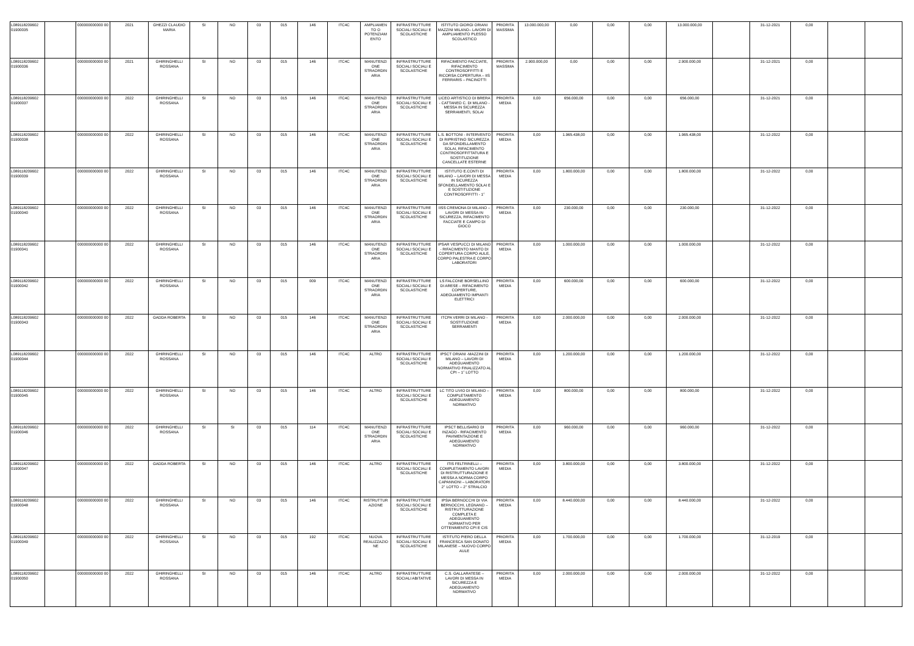| L089118209602 01900035 | | 000000000000 00 | 2021 | GHEZZI CLAUDIO MARIA | SI | NO | 03 | 015 | 146 | ITC4C | AMPLIAMEN TO O POTENZIAM ENTO | INFRASTRUTTURE SOCIALI SOCIALI E SCOLASTICHE | ISTITUTO GIORGI ORIANI MAZZINI MILANO– LAVORI DI AMPLIAMENTO PLESSO SCOLASTICO | PRIORITA MASSIMA | 13.000.000,00 | 0,00 | 0,00 | 0,00 | 13.000.000,00 | | 31-12-2021 | 0,00 | | |
| L089118209602 01900036 | | 000000000000 00 | 2021 | GHIRINGHELLI ROSSANA | SI | NO | 03 | 015 | 146 | ITC4C | MANUTENZI ONE STRAORDIN ARIA | INFRASTRUTTURE SOCIALI SOCIALI E SCOLASTICHE | RIFACIMENTO FACCIATE, RIFACIMENTO CONTROSOFFITTI E RICORSA COPERTURA – IIS FERRARIS – PACINOTTI | PRIORITA MASSIMA | 2.900.000,00 | 0,00 | 0,00 | 0,00 | 2.900.000,00 | | 31-12-2021 | 0,00 | | |
| L089118209602 01900037 | | 000000000000 00 | 2022 | GHIRINGHELLI ROSSANA | SI | NO | 03 | 015 | 146 | ITC4C | MANUTENZI ONE STRAORDIN ARIA | INFRASTRUTTURE SOCIALI SOCIALI E SCOLASTICHE | LICEO ARTISTICO DI BRERA - CATTANEO C. DI MILANO - MESSA IN SICUREZZA SERRAMENTI, SOLAI | PRIORITA MEDIA | 0,00 | 656.000,00 | 0,00 | 0,00 | 656.000,00 | | 31-12-2021 | 0,00 | | |
| L089118209602 01900038 | | 000000000000 00 | 2022 | GHIRINGHELLI ROSSANA | SI | NO | 03 | 015 | 146 | ITC4C | MANUTENZI ONE STRAORDIN ARIA | INFRASTRUTTURE SOCIALI SOCIALI E SCOLASTICHE | L.S. BOTTONI - INTERVENTO DI RIPRISTINO SICUREZZA DA SFONDELLAMENTO SOLAI, RIFACIMENTO CONTROSOFFITTATURA E SOSTITUZIONE CANCELLATE ESTERNE | PRIORITA MEDIA | 0,00 | 1.965.438,00 | 0,00 | 0,00 | 1.965.438,00 | | 31-12-2022 | 0,00 | | |
| L089118209602 01900039 | | 000000000000 00 | 2022 | GHIRINGHELLI ROSSANA | SI | NO | 03 | 015 | 146 | ITC4C | MANUTENZI ONE STRAORDIN ARIA | INFRASTRUTTURE SOCIALI SOCIALI E SCOLASTICHE | ISTITUTO E.CONTI DI MILANO – LAVORI DI MESSA IN SICUREZZA SFONDELLAMENTO SOLAI E E SOSTITUZIONE CONTROSOFFITTI - 1° | PRIORITA MEDIA | 0,00 | 1.800.000,00 | 0,00 | 0,00 | 1.800.000,00 | | 31-12-2022 | 0,00 | | |
| L089118209602 01900040 | | 000000000000 00 | 2022 | GHIRINGHELLI ROSSANA | SI | NO | 03 | 015 | 146 | ITC4C | MANUTENZI ONE STRAORDIN ARIA | INFRASTRUTTURE SOCIALI SOCIALI E SCOLASTICHE | IISS CREMONA DI MILANO – LAVORI DI MESSA IN SICUREZZA, RIFACIMENTO FACCIATE E CAMPO DI GIOCO | PRIORITA MEDIA | 0,00 | 230.000,00 | 0,00 | 0,00 | 230.000,00 | | 31-12-2022 | 0,00 | | |
| L089118209602 01900041 | | 000000000000 00 | 2022 | GHIRINGHELLI ROSSANA | SI | NO | 03 | 015 | 146 | ITC4C | MANUTENZI ONE STRAORDIN ARIA | INFRASTRUTTURE SOCIALI SOCIALI E SCOLASTICHE | IPSAR VESPUCCI DI MILANO - RIFACIMENTO MANTO DI COPERTURA CORPO AULE, CORPO PALESTRA E CORPO LABORATORI | PRIORITA MEDIA | 0,00 | 1.000.000,00 | 0,00 | 0,00 | 1.000.000,00 | | 31-12-2022 | 0,00 | | |
| L089118209602 01900042 | | 000000000000 00 | 2022 | GHIRINGHELLI ROSSANA | SI | NO | 03 | 015 | 009 | ITC4C | MANUTENZI ONE STRAORDIN ARIA | INFRASTRUTTURE SOCIALI SOCIALI E SCOLASTICHE | LS FALCONE BORSELLINO DI ARESE – RIFACIMENTO COPERTURE, ADEGUAMENTO IMPIANTI ELETTRICI | PRIORITA MEDIA | 0,00 | 600.000,00 | 0,00 | 0,00 | 600.000,00 | | 31-12-2022 | 0,00 | | |
| L089118209602 01900043 | | 000000000000 00 | 2022 | GADDA ROBERTA | SI | NO | 03 | 015 | 146 | ITC4C | MANUTENZI ONE STRAORDIN ARIA | INFRASTRUTTURE SOCIALI SOCIALI E SCOLASTICHE | ITCPA VERRI DI MILANO - SOSTITUZIONE SERRAMENTI | PRIORITA MEDIA | 0,00 | 2.000.000,00 | 0,00 | 0,00 | 2.000.000,00 | | 31-12-2022 | 0,00 | | |
| L089118209602 01900044 | | 000000000000 00 | 2022 | GHIRINGHELLI ROSSANA | SI | NO | 03 | 015 | 146 | ITC4C | ALTRO | INFRASTRUTTURE SOCIALI SOCIALI E SCOLASTICHE | IPSCT ORIANI -MAZZINI DI MILANO – LAVORI DI ADEGUAMENTO NORMATIVO FINALIZZATO AL CPI – 1° LOTTO | PRIORITA MEDIA | 0,00 | 1.200.000,00 | 0,00 | 0,00 | 1.200.000,00 | | 31-12-2022 | 0,00 | | |
| L089118209602 01900045 | | 000000000000 00 | 2022 | GHIRINGHELLI ROSSANA | SI | NO | 03 | 015 | 146 | ITC4C | ALTRO | INFRASTRUTTURE SOCIALI SOCIALI E SCOLASTICHE | LC TITO LIVIO DI MILANO – COMPLETAMENTO ADEGUAMENTO NORMATIVO | PRIORITA MEDIA | 0,00 | 800.000,00 | 0,00 | 0,00 | 800.000,00 | | 31-12-2022 | 0,00 | | |
| L089118209602 01900046 | | 000000000000 00 | 2022 | GHIRINGHELLI ROSSANA | SI | SI | 03 | 015 | 114 | ITC4C | MANUTENZI ONE STRAORDIN ARIA | INFRASTRUTTURE SOCIALI SOCIALI E SCOLASTICHE | IPSCT BELLISARIO DI INZAGO - RIFACIMENTO PAVIMENTAZIONE E ADEGUAMENTO NORMATIVO | PRIORITA MEDIA | 0,00 | 960.000,00 | 0,00 | 0,00 | 960.000,00 | | 31-12-2022 | 0,00 | | |
| L089118209602 01900047 | | 000000000000 00 | 2022 | GADDA ROBERTA | SI | NO | 03 | 015 | 146 | ITC4C | ALTRO | INFRASTRUTTURE SOCIALI SOCIALI E SCOLASTICHE | ITIS FELTRINELLI – COMPLETAMENTO LAVORI DI RISTRUTTURAZIONE E MESSA A NORMA CORPO CAPANNONI – LABORATORI 2° LOTTO – 2° STRALCIO | PRIORITA MEDIA | 0,00 | 3.800.000,00 | 0,00 | 0,00 | 3.800.000,00 | | 31-12-2022 | 0,00 | | |
| L089118209602 01900048 | | 000000000000 00 | 2022 | GHIRINGHELLI ROSSANA | SI | NO | 03 | 015 | 146 | ITC4C | RISTRUTTUR AZIONE | INFRASTRUTTURE SOCIALI SOCIALI E SCOLASTICHE | IPSIA BERNOCCHI DI VIA BERNOCCHI, LEGNANO – RISTRUTTURAZIONE COMPLETA E ADEGUAMENTO NORMATIVO PER OTTENIMENTO CPI E CIS | PRIORITA MEDIA | 0,00 | 8.440.000,00 | 0,00 | 0,00 | 8.440.000,00 | | 31-12-2022 | 0,00 | | |
| L089118209602 01900049 | | 000000000000 00 | 2022 | GHIRINGHELLI ROSSANA | SI | NO | 03 | 015 | 192 | ITC4C | NUOVA REALIZZAZIO NE | INFRASTRUTTURE SOCIALI SOCIALI E SCOLASTICHE | ISTITUTO PIERO DELLA FRANCESCA SAN DONATO MILANESE – NUOVO CORPO AULE | PRIORITA MEDIA | 0,00 | 1.700.000,00 | 0,00 | 0,00 | 1.700.000,00 | | 31-12-2019 | 0,00 | | |
| L089118209602 01900050 | | 000000000000 00 | 2022 | GHIRINGHELLI ROSSANA | SI | NO | 03 | 015 | 146 | ITC4C | ALTRO | INFRASTRUTTURE SOCIALI ABITATIVE | C.S. GALLARATESE – LAVORI DI MESSA IN SICUREZZA E ADEGUAMENTO NORMATIVO | PRIORITA MEDIA | 0,00 | 2.000.000,00 | 0,00 | 0,00 | 2.000.000,00 | | 31-12-2022 | 0,00 | | |